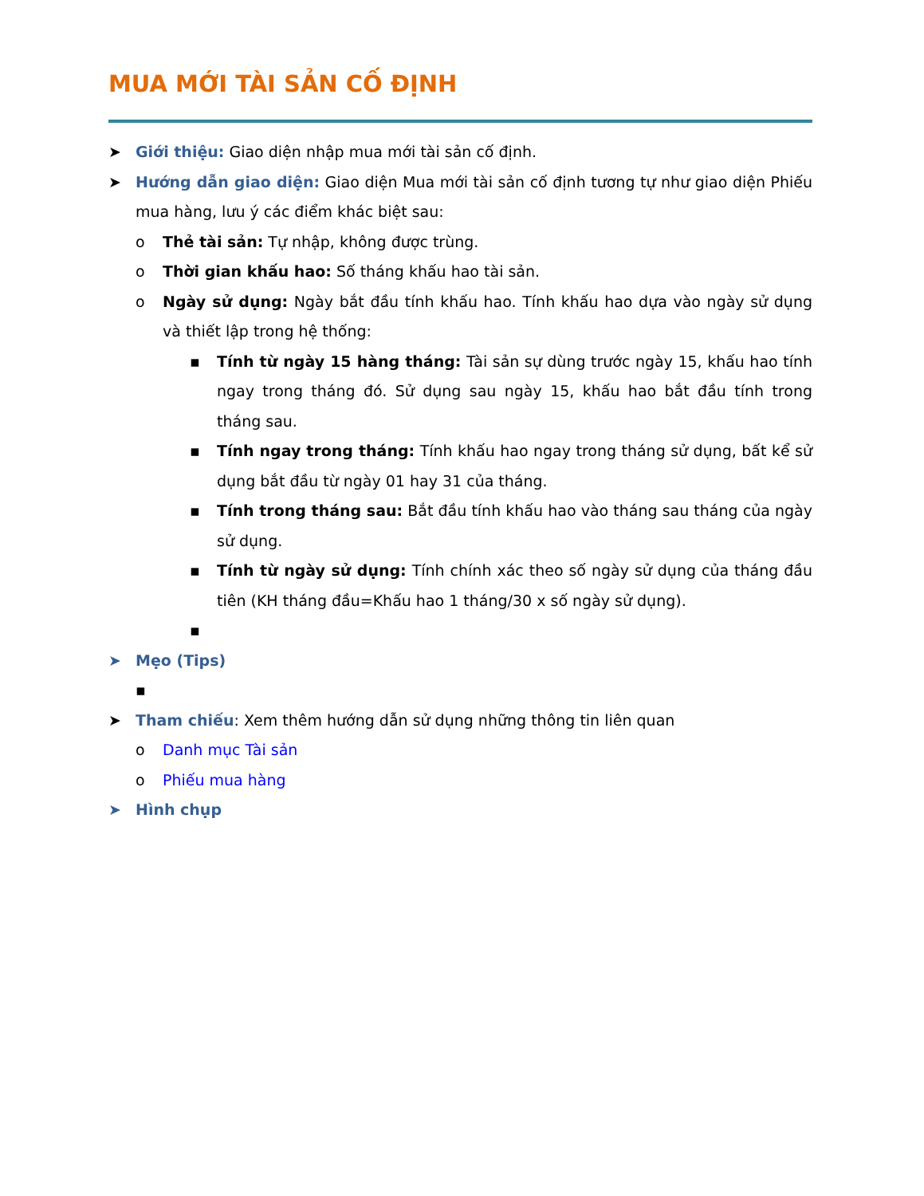MUA MỚI TÀI SẢN CỐ ĐỊNH
➤ Giới thiệu: Giao diện nhập mua mới tài sản cố định.
➤ Hướng dẫn giao diện: Giao diện Mua mới tài sản cố định tương tự như giao diện Phiếu mua hàng, lưu ý các điểm khác biệt sau:
o Thẻ tài sản: Tự nhập, không được trùng.
o Thời gian khấu hao: Số tháng khấu hao tài sản.
o Ngày sử dụng: Ngày bắt đầu tính khấu hao. Tính khấu hao dựa vào ngày sử dụng và thiết lập trong hệ thống:
▪ Tính từ ngày 15 hàng tháng: Tài sản sự dùng trước ngày 15, khấu hao tính ngay trong tháng đó. Sử dụng sau ngày 15, khấu hao bắt đầu tính trong tháng sau.
▪ Tính ngay trong tháng: Tính khấu hao ngay trong tháng sử dụng, bất kể sử dụng bắt đầu từ ngày 01 hay 31 của tháng.
▪ Tính trong tháng sau: Bắt đầu tính khấu hao vào tháng sau tháng của ngày sử dụng.
▪ Tính từ ngày sử dụng: Tính chính xác theo số ngày sử dụng của tháng đầu tiên (KH tháng đầu=Khấu hao 1 tháng/30 x số ngày sử dụng).
▪
➤ Mẹo (Tips)
▪
➤ Tham chiếu: Xem thêm hướng dẫn sử dụng những thông tin liên quan
o Danh mục Tài sản
o Phiếu mua hàng
➤ Hình chụp